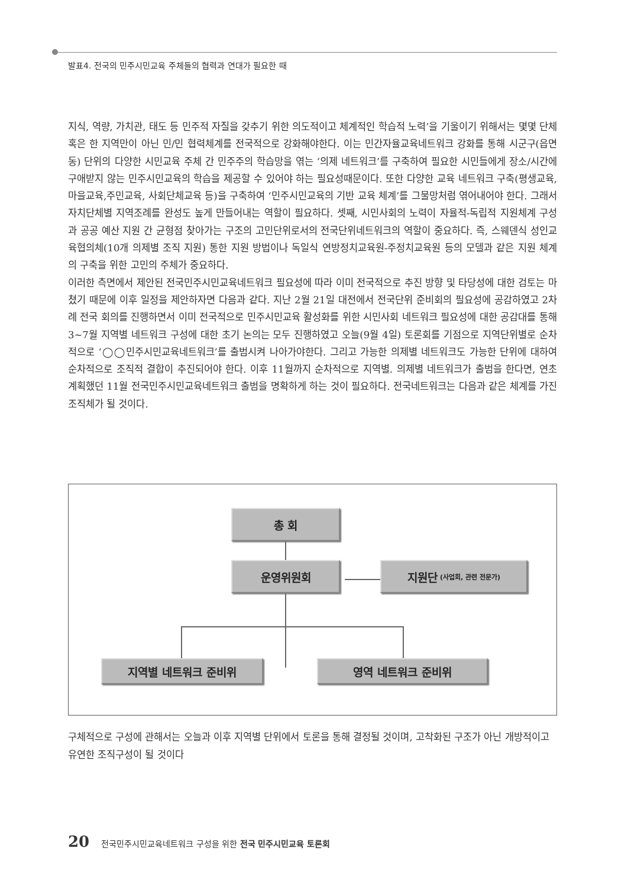발표4. 전국의 민주시민교육 주체들의 협력과 연대가 필요한 때
지식, 역량, 가치관, 태도 등 민주적 자질을 갖추기 위한 의도적이고 체계적인 학습적 노력’을 기울이기 위해서는 몇몇 단체 혹은 한 지역만이 아닌 민/민 협력체계를 전국적으로 강화해야한다. 이는 민간자율교육네트워크 강화를 통해 시군구(읍면동) 단위의 다양한 시민교육 주체 간 민주주의 학습망을 엮는 ‘의제 네트워크’를 구축하여 필요한 시민들에게 장소/시간에 구애받지 않는 민주시민교육의 학습을 제공할 수 있어야 하는 필요성때문이다. 또한 다양한 교육 네트워크 구축(평생교육,마을교육,주민교육, 사회단체교육 등)을 구축하여 ‘민주시민교육의 기반 교육 체계’를 그물망처럼 엮어내어야 한다. 그래서 자치단체별 지역조례를 완성도 높게 만들어내는 역할이 필요하다. 셋째, 시민사회의 노력이 자율적-독립적 지원체계 구성과 공공 예산 지원 간 균형점 찾아가는 구조의 고민단위로서의 전국단위네트워크의 역할이 중요하다. 즉, 스웨덴식 성인교육협의체(10개 의제별 조직 지원) 통한 지원 방법이나 독일식 연방정치교육원-주정치교육원 등의 모델과 같은 지원 체계의 구축을 위한 고민의 주체가 중요하다.
이러한 측면에서 제안된 전국민주시민교육네트워크 필요성에 따라 이미 전국적으로 추진 방향 및 타당성에 대한 검토는 마쳤기 때문에 이후 일정을 제안하자면 다음과 같다. 지난 2월 21일 대전에서 전국단위 준비회의 필요성에 공감하였고 2차례 전국 회의를 진행하면서 이미 전국적으로 민주시민교육 활성화를 위한 시민사회 네트워크 필요성에 대한 공감대를 통해 3~7월 지역별 네트워크 구성에 대한 초기 논의는 모두 진행하였고 오늘(9월 4일) 토론회를 기점으로 지역단위별로 순차적으로 ‘◯◯민주시민교육네트워크’를 출범시켜 나아가야한다. 그리고 가능한 의제별 네트워크도 가능한 단위에 대하여 순차적으로 조직적 결합이 추진되어야 한다. 이후 11월까지 순차적으로 지역별. 의제별 네트워크가 출범을 한다면, 연초 계획했던 11월 전국민주시민교육네트워크 출범을 명확하게 하는 것이 필요하다. 전국네트워크는 다음과 같은 체계를 가진 조직체가 될 것이다.
총 회
운영위원회
지원단 (사업회, 관련 전문가)
지역별 네트워크 준비위 영역 네트워크 준비위
구체적으로 구성에 관해서는 오늘과 이후 지역별 단위에서 토론을 통해 결정될 것이며, 고착화된 구조가 아닌 개방적이고 유연한 조직구성이 될 것이다
20 전국민주시민교육네트워크 구성을 위한 전국 민주시민교육 토론회